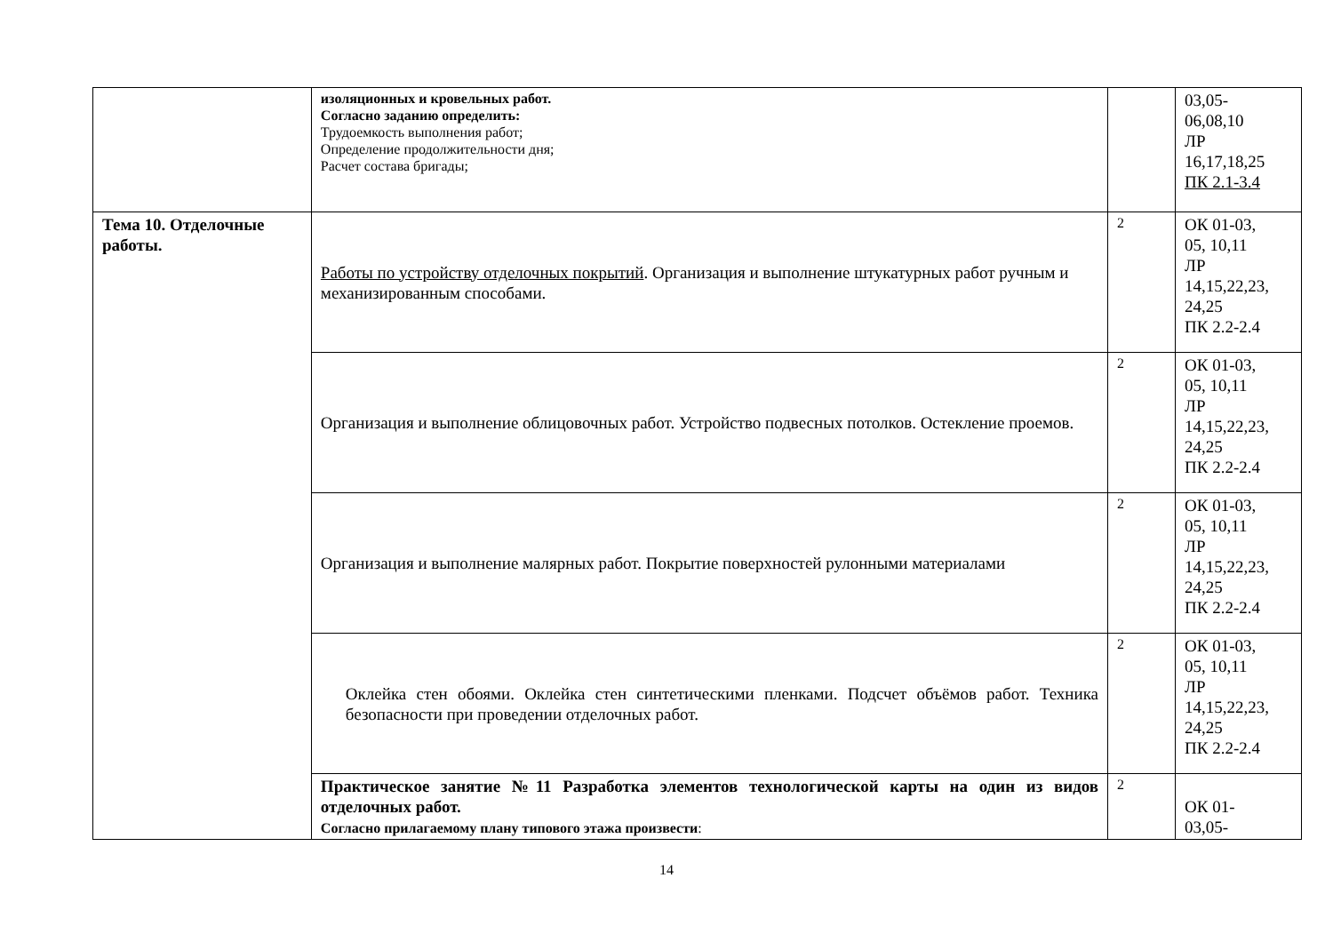| | изоляционных и кровельных работ. Согласно заданию определить: Трудоемкость выполнения работ; Определение продолжительности дня; Расчет состава бригады; | | 03,05- 06,08,10 ЛР 16,17,18,25 ПК 2.1-3.4 |
| Тема 10. Отделочные работы. | Работы по устройству отделочных покрытий . Организация и выполнение штукатурных работ ручным и механизированным способами. | 2 | ОК 01-03, 05, 10,11 ЛР 14,15,22,23, 24,25 ПК 2.2-2.4 |
| | Организация и выполнение облицовочных работ. Устройство подвесных потолков. Остекление проемов. | 2 | ОК 01-03, 05, 10,11 ЛР 14,15,22,23, 24,25 ПК 2.2-2.4 |
| | Организация и выполнение малярных работ. Покрытие поверхностей рулонными материалами | 2 | ОК 01-03, 05, 10,11 ЛР 14,15,22,23, 24,25 ПК 2.2-2.4 |
| | Оклейка стен обоями. Оклейка стен синтетическими пленками. Подсчет объёмов работ. Техника безопасности при проведении отделочных работ. | 2 | ОК 01-03, 05, 10,11 ЛР 14,15,22,23, 24,25 ПК 2.2-2.4 |
| | Практическое занятие №11 Разработка элементов технологической карты на один из видов отделочных работ. Согласно прилагаемому плану типового этажа произвести : | 2 | ОК 01- 03,05- |
14